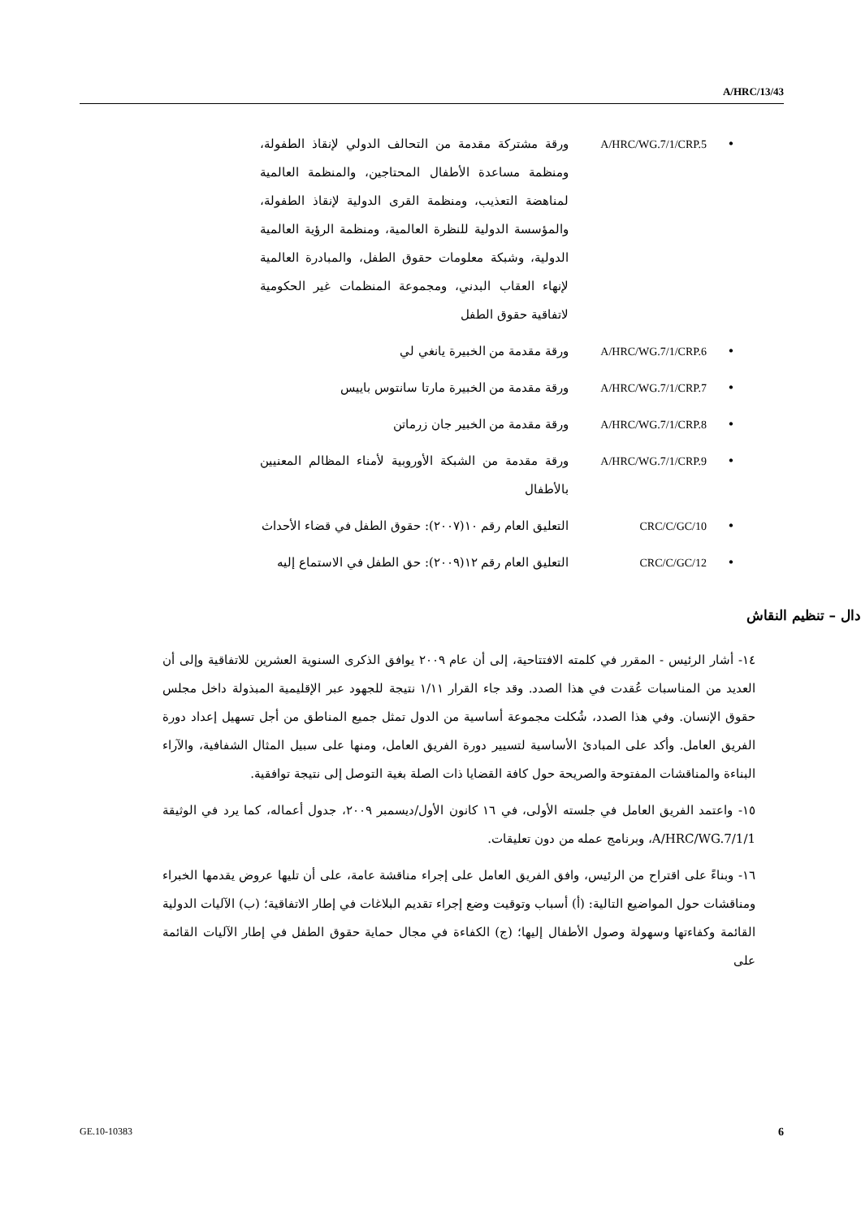A/HRC/13/43
• A/HRC/WG.7/1/CRP.5
ورقة مشتركة مقدمة من التحالف الدولي لإنقاذ الطفولة، ومنظمة مساعدة الأطفال المحتاجين، والمنظمة العالمية لمناهضة التعذيب، ومنظمة القرى الدولية لإنقاذ الطفولة، والمؤسسة الدولية للنظرة العالمية، ومنظمة الرؤية العالمية الدولية، وشبكة معلومات حقوق الطفل، والمبادرة العالمية لإنهاء العقاب البدني، ومجموعة المنظمات غير الحكومية لاتفاقية حقوق الطفل
• A/HRC/WG.7/1/CRP.6
ورقة مقدمة من الخبيرة يانغي لي
• A/HRC/WG.7/1/CRP.7
ورقة مقدمة من الخبيرة مارتا سانتوس باييس
• A/HRC/WG.7/1/CRP.8
ورقة مقدمة من الخبير جان زرماتن
• A/HRC/WG.7/1/CRP.9
ورقة مقدمة من الشبكة الأوروبية لأمناء المظالم المعنيين بالأطفال
• CRC/C/GC/10 التعليق العام رقم ١٠(٢٠٠٧): حقوق الطفل في قضاء الأحداث
• CRC/C/GC/12 التعليق العام رقم ١٢(٢٠٠٩): حق الطفل في الاستماع إليه
دال – تنظيم النقاش
١٤- أشار الرئيس - المقرر في كلمته الافتتاحية، إلى أن عام ٢٠٠٩ يوافق الذكرى السنوية العشرين للاتفاقية وإلى أن العديد من المناسبات عُقدت في هذا الصدد. وقد جاء القرار ١/١١ نتيجة للجهود عبر الإقليمية المبذولة داخل مجلس حقوق الإنسان. وفي هذا الصدد، شُكلت مجموعة أساسية من الدول تمثل جميع المناطق من أجل تسهيل إعداد دورة الفريق العامل. وأكد على المبادئ الأساسية لتسيير دورة الفريق العامل، ومنها على سبيل المثال الشفافية، والآراء البناءة والمناقشات المفتوحة والصريحة حول كافة القضايا ذات الصلة بغية التوصل إلى نتيجة توافقية.
١٥- واعتمد الفريق العامل في جلسته الأولى، في ١٦ كانون الأول/ديسمبر ٢٠٠٩، جدول أعماله، كما يرد في الوثيقة A/HRC/WG.7/1/1، وبرنامج عمله من دون تعليقات.
١٦- وبناءً على اقتراح من الرئيس، وافق الفريق العامل على إجراء مناقشة عامة، على أن تليها عروض يقدمها الخبراء ومناقشات حول المواضيع التالية: (أ) أسباب وتوقيت وضع إجراء تقديم البلاغات في إطار الاتفاقية؛ (ب) الآليات الدولية القائمة وكفاءتها وسهولة وصول الأطفال إليها؛ (ج) الكفاءة في مجال حماية حقوق الطفل في إطار الآليات القائمة على
GE.10-10383 6